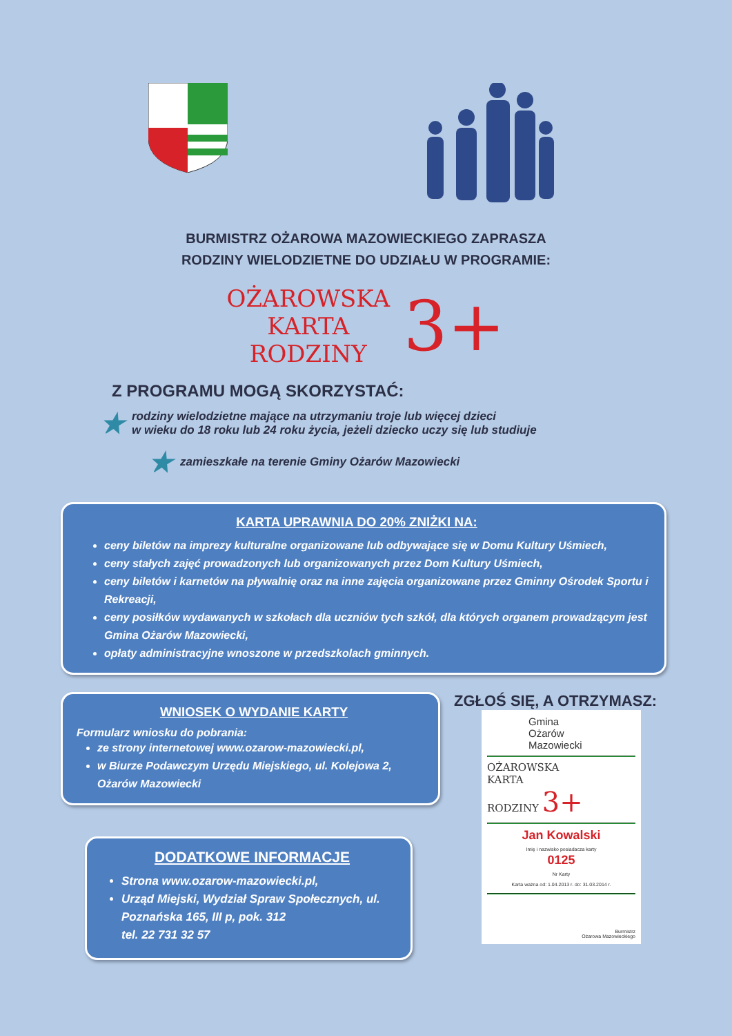BURMISTRZ OŻAROWA MAZOWIECKIEGO ZAPRASZA
RODZINY WIELODZIETNE DO UDZIAŁU W PROGRAMIE:
OŻAROWSKA
KARTA
RODZINY
3+
Z PROGRAMU MOGĄ SKORZYSTAĆ:
★ rodziny wielodzietne mające na utrzymaniu troje lub więcej dzieci
w wieku do 18 roku lub 24 roku życia, jeżeli dziecko uczy się lub studiuje
★ zamieszkałe na terenie Gminy Ożarów Mazowiecki
KARTA UPRAWNIA DO 20% ZNIŻKI NA:
ceny biletów na imprezy kulturalne organizowane lub odbywające się w Domu Kultury Uśmiech,
ceny stałych zajęć prowadzonych lub organizowanych przez Dom Kultury Uśmiech,
ceny biletów i karnetów na pływalnię oraz na inne zajęcia organizowane przez Gminny Ośrodek Sportu i Rekreacji,
ceny posiłków wydawanych w szkołach dla uczniów tych szkół, dla których organem prowadzącym jest Gmina Ożarów Mazowiecki,
opłaty administracyjne wnoszone w przedszkolach gminnych.
WNIOSEK O WYDANIE KARTY
Formularz wniosku do pobrania:
ze strony internetowej www.ozarow-mazowiecki.pl,
w Biurze Podawczym Urzędu Miejskiego, ul. Kolejowa 2, Ożarów Mazowiecki
DODATKOWE INFORMACJE
Strona www.ozarow-mazowiecki.pl,
Urząd Miejski, Wydział Spraw Społecznych, ul. Poznańska 165, III p, pok. 312
tel. 22 731 32 57
ZGŁOŚ SIĘ, A OTRZYMASZ:
Gmina
Ożarów
Mazowiecki
OŻAROWSKA
KARTA
RODZINY 3+
Jan Kowalski
Imię i nazwisko posiadacza karty
0125
Nr Karty
Karta ważna od: 1.04.2013 r. do: 31.03.2014 r.
Burmistrz
Ożarowa Mazowieckiego